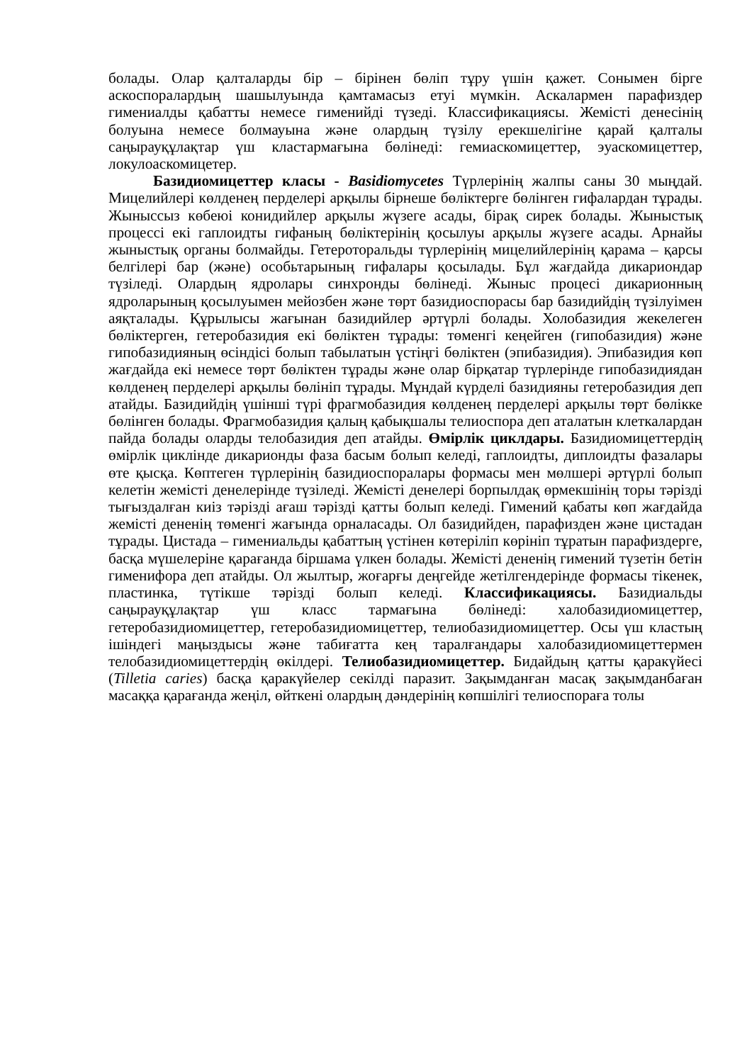болады. Олар қалталарды бір – бірінен бөліп тұру үшін қажет. Сонымен бірге аскоспоралардың шашылуында қамтамасыз етуі мүмкін. Аскалармен парафиздер гимениалды қабатты немесе гименийді түзеді. Классификациясы. Жемісті денесінің болуына немесе болмауына және олардың түзілу ерекшелігіне қарай қалталы саңырауқұлақтар үш кластармағына бөлінеді: гемиаскомицеттер, эуаскомицеттер, локулоаскомицетер.
Базидиомицеттер класы - Basidiomycetes Түрлерінің жалпы саны 30 мыңдай. Мицелийлері көлденең перделері арқылы бірнеше бөліктерге бөлінген гифалардан тұрады. Жыныссыз көбеюі конидийлер арқылы жүзеге асады, бірақ сирек болады. Жыныстық процессі екі гаплоидты гифаның бөліктерінің қосылуы арқылы жүзеге асады. Арнайы жыныстық органы болмайды. Гетероторальды түрлерінің мицелийлерінің қарама – қарсы белгілері бар (және) особьтарының гифалары қосылады. Бұл жағдайда дикариондар түзіледі. Олардың ядролары синхронды бөлінеді. Жыныс процесі дикарионның ядроларының қосылуымен мейозбен және төрт базидиоспорасы бар базидийдің түзілуімен аяқталады. Құрылысы жағынан базидийлер әртүрлі болады. Холобазидия жекелеген бөліктерген, гетеробазидия екі бөліктен тұрады: төменгі кеңейген (гипобазидия) және гипобазидияның өсіндісі болып табылатын үстіңгі бөліктен (эпибазидия). Эпибазидия көп жағдайда екі немесе төрт бөліктен тұрады және олар бірқатар түрлерінде гипобазидиядан көлденең перделері арқылы бөлініп тұрады. Мұндай күрделі базидияны гетеробазидия деп атайды. Базидийдің үшінші түрі фрагмобазидия көлденең перделері арқылы төрт бөлікке бөлінген болады. Фрагмобазидия қалың қабықшалы телиоспора деп аталатын клеткалардан пайда болады оларды телобазидия деп атайды. Өмірлік циклдары. Базидиомицеттердің өмірлік циклінде дикарионды фаза басым болып келеді, гаплоидты, диплоидты фазалары өте қысқа. Көптеген түрлерінің базидиоспоралары формасы мен мөлшері әртүрлі болып келетін жемісті денелерінде түзіледі. Жемісті денелері борпылдақ өрмекшінің торы тәрізді тығыздалған киіз тәрізді ағаш тәрізді қатты болып келеді. Гимений қабаты көп жағдайда жемісті дененің төменгі жағында орналасады. Ол базидийден, парафизден және цистадан тұрады. Цистада – гимениальды қабаттың үстінен көтеріліп көрініп тұратын парафиздерге, басқа мүшелеріне қарағанда біршама үлкен болады. Жемісті дененің гимений түзетін бетін гименифора деп атайды. Ол жылтыр, жоғарғы деңгейде жетілгендерінде формасы тікенек, пластинка, түтікше тәрізді болып келеді. Классификациясы. Базидиальды саңырауқұлақтар үш класс тармағына бөлінеді: халобазидиомицеттер, гетеробазидиомицеттер, гетеробазидиомицеттер, телиобазидиомицеттер. Осы үш кластың ішіндегі маңыздысы және табиғатта кең таралғандары халобазидиомицеттермен телобазидиомицеттердің өкілдері. Телиобазидиомицеттер. Бидайдың қатты қаракүйесі (Tilletia caries) басқа қаракүйелер секілді паразит. Зақымданған масақ зақымданбаған масаққа қарағанда жеңіл, өйткені олардың дәндерінің көпшілігі телиоспораға толы